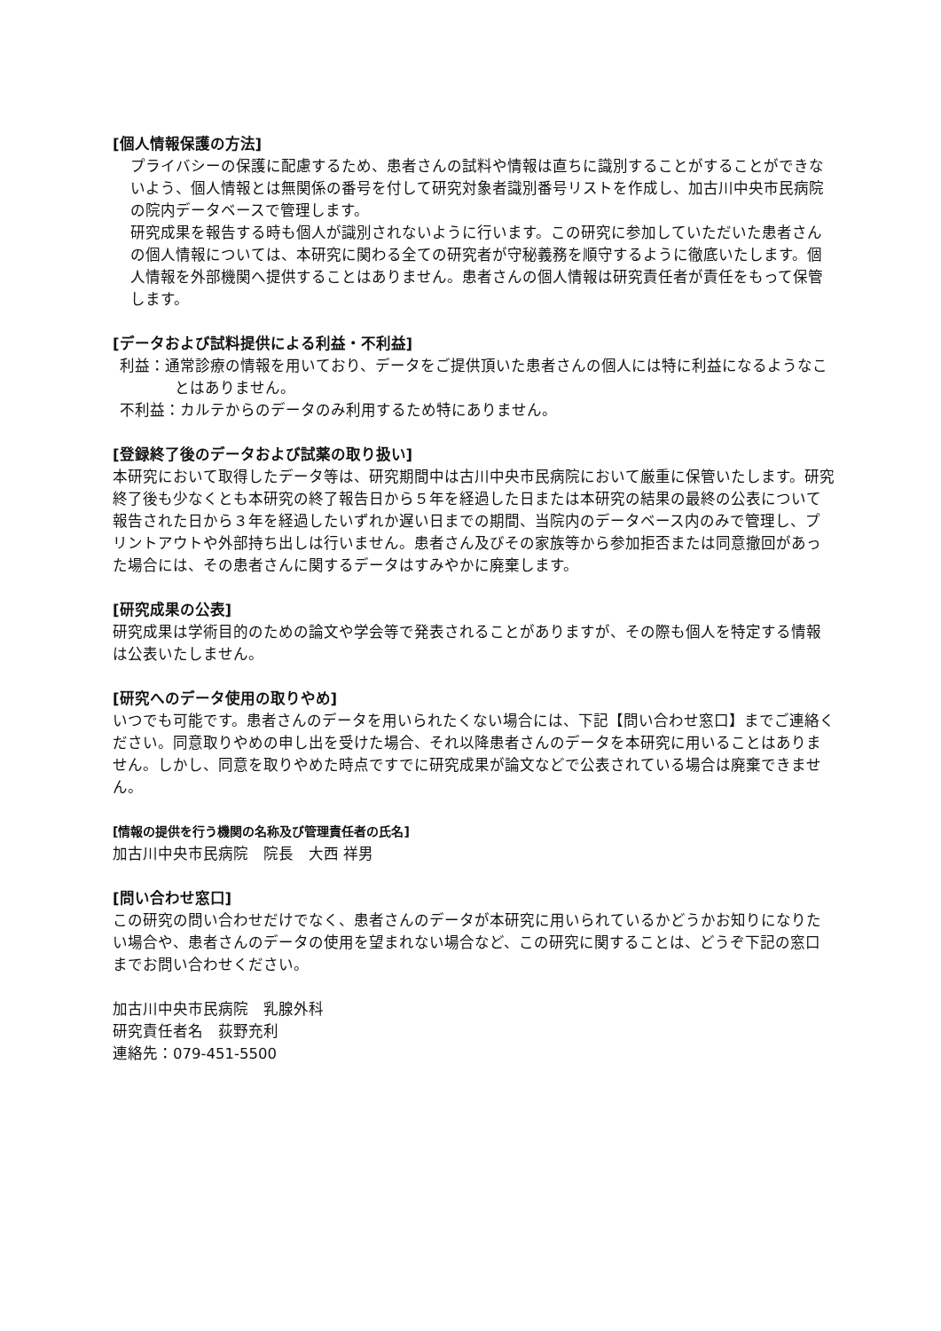[個人情報保護の方法]
プライバシーの保護に配慮するため、患者さんの試料や情報は直ちに識別することがすることができないよう、個人情報とは無関係の番号を付して研究対象者識別番号リストを作成し、加古川中央市民病院の院内データベースで管理します。
研究成果を報告する時も個人が識別されないように行います。この研究に参加していただいた患者さんの個人情報については、本研究に関わる全ての研究者が守秘義務を順守するように徹底いたします。個人情報を外部機関へ提供することはありません。患者さんの個人情報は研究責任者が責任をもって保管します。
[データおよび試料提供による利益・不利益]
利益：通常診療の情報を用いており、データをご提供頂いた患者さんの個人には特に利益になるようなことはありません。
不利益：カルテからのデータのみ利用するため特にありません。
[登録終了後のデータおよび試薬の取り扱い]
本研究において取得したデータ等は、研究期間中は古川中央市民病院において厳重に保管いたします。研究終了後も少なくとも本研究の終了報告日から５年を経過した日または本研究の結果の最終の公表について報告された日から３年を経過したいずれか遅い日までの期間、当院内のデータベース内のみで管理し、プリントアウトや外部持ち出しは行いません。患者さん及びその家族等から参加拒否または同意撤回があった場合には、その患者さんに関するデータはすみやかに廃棄します。
[研究成果の公表]
研究成果は学術目的のための論文や学会等で発表されることがありますが、その際も個人を特定する情報は公表いたしません。
[研究へのデータ使用の取りやめ]
いつでも可能です。患者さんのデータを用いられたくない場合には、下記【問い合わせ窓口】までご連絡ください。同意取りやめの申し出を受けた場合、それ以降患者さんのデータを本研究に用いることはありません。しかし、同意を取りやめた時点ですでに研究成果が論文などで公表されている場合は廃棄できません。
[情報の提供を行う機関の名称及び管理責任者の氏名]
加古川中央市民病院　院長　大西 祥男
[問い合わせ窓口]
この研究の問い合わせだけでなく、患者さんのデータが本研究に用いられているかどうかお知りになりたい場合や、患者さんのデータの使用を望まれない場合など、この研究に関することは、どうぞ下記の窓口までお問い合わせください。
加古川中央市民病院　乳腺外科
研究責任者名　荻野充利
連絡先：079-451-5500